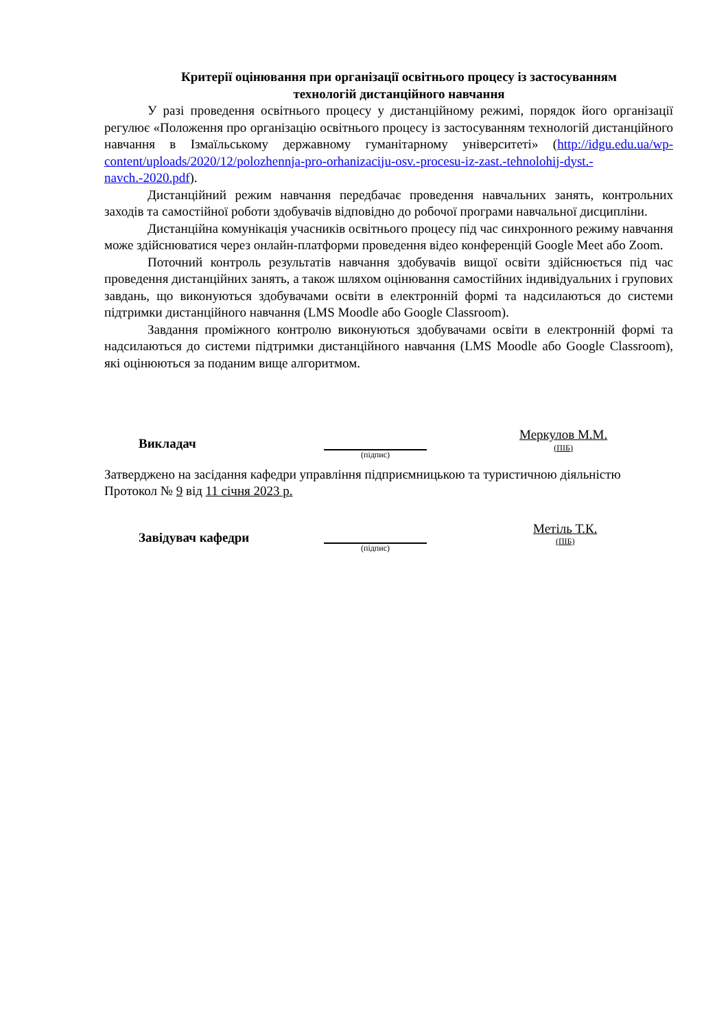Критерії оцінювання при організації освітнього процесу із застосуванням
технологій дистанційного навчання
У разі проведення освітнього процесу у дистанційному режимі, порядок його організації регулює «Положення про організацію освітнього процесу із застосуванням технологій дистанційного навчання в Ізмаїльському державному гуманітарному університеті» (http://idgu.edu.ua/wp-content/uploads/2020/12/polozhennja-pro-orhanizaciju-osv.-procesu-iz-zast.-tehnolohij-dyst.-navch.-2020.pdf).
Дистанційний режим навчання передбачає проведення навчальних занять, контрольних заходів та самостійної роботи здобувачів відповідно до робочої програми навчальної дисципліни.
Дистанційна комунікація учасників освітнього процесу під час синхронного режиму навчання може здійснюватися через онлайн-платформи проведення відео конференцій Google Meet або Zoom.
Поточний контроль результатів навчання здобувачів вищої освіти здійснюється під час проведення дистанційних занять, а також шляхом оцінювання самостійних індивідуальних і групових завдань, що виконуються здобувачами освіти в електронній формі та надсилаються до системи підтримки дистанційного навчання (LMS Moodle або Google Classroom).
Завдання проміжного контролю виконуються здобувачами освіти в електронній формі та надсилаються до системи підтримки дистанційного навчання (LMS Moodle або Google Classroom), які оцінюються за поданим вище алгоритмом.
Викладач
(підпис)
Меркулов М.М.
(ПІБ)
Затверджено на засідання кафедри управління підприємницькою та туристичною діяльністю
Протокол № 9 від 11 січня 2023 р.
Завідувач кафедри
(підпис)
Метіль Т.К.
(ПІБ)